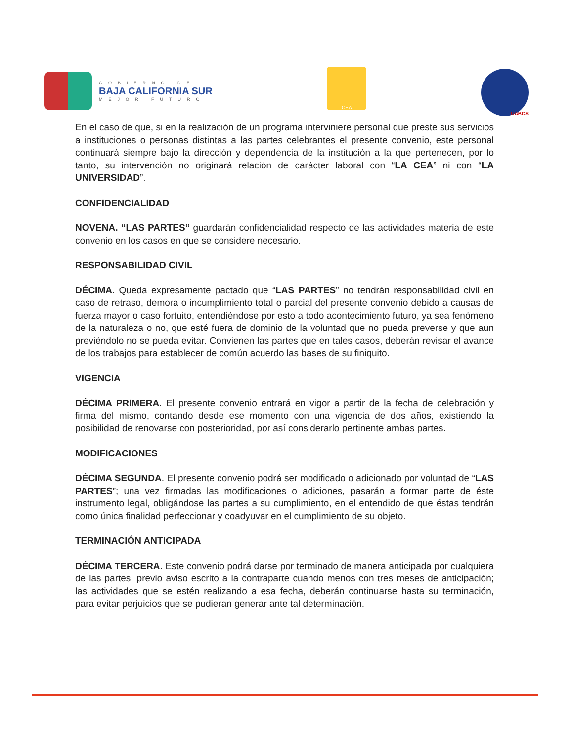GOBIERNO DE
BAJA CALIFORNIA SUR
MEJOR FUTURO
CEA
UABCS
En el caso de que, si en la realización de un programa interviniere personal que preste sus servicios a instituciones o personas distintas a las partes celebrantes el presente convenio, este personal continuará siempre bajo la dirección y dependencia de la institución a la que pertenecen, por lo tanto, su intervención no originará relación de carácter laboral con “LA CEA” ni con “LA UNIVERSIDAD”.
CONFIDENCIALIDAD
NOVENA. “LAS PARTES” guardarán confidencialidad respecto de las actividades materia de este convenio en los casos en que se considere necesario.
RESPONSABILIDAD CIVIL
DÉCIMA. Queda expresamente pactado que “LAS PARTES” no tendrán responsabilidad civil en caso de retraso, demora o incumplimiento total o parcial del presente convenio debido a causas de fuerza mayor o caso fortuito, entendiéndose por esto a todo acontecimiento futuro, ya sea fenómeno de la naturaleza o no, que esté fuera de dominio de la voluntad que no pueda preverse y que aun previéndolo no se pueda evitar. Convienen las partes que en tales casos, deberán revisar el avance de los trabajos para establecer de común acuerdo las bases de su finiquito.
VIGENCIA
DÉCIMA PRIMERA. El presente convenio entrará en vigor a partir de la fecha de celebración y firma del mismo, contando desde ese momento con una vigencia de dos años, existiendo la posibilidad de renovarse con posterioridad, por así considerarlo pertinente ambas partes.
MODIFICACIONES
DÉCIMA SEGUNDA. El presente convenio podrá ser modificado o adicionado por voluntad de “LAS PARTES”; una vez firmadas las modificaciones o adiciones, pasarán a formar parte de éste instrumento legal, obligándose las partes a su cumplimiento, en el entendido de que éstas tendrán como única finalidad perfeccionar y coadyuvar en el cumplimiento de su objeto.
TERMINACIÓN ANTICIPADA
DÉCIMA TERCERA. Este convenio podrá darse por terminado de manera anticipada por cualquiera de las partes, previo aviso escrito a la contraparte cuando menos con tres meses de anticipación; las actividades que se estén realizando a esa fecha, deberán continuarse hasta su terminación, para evitar perjuicios que se pudieran generar ante tal determinación.